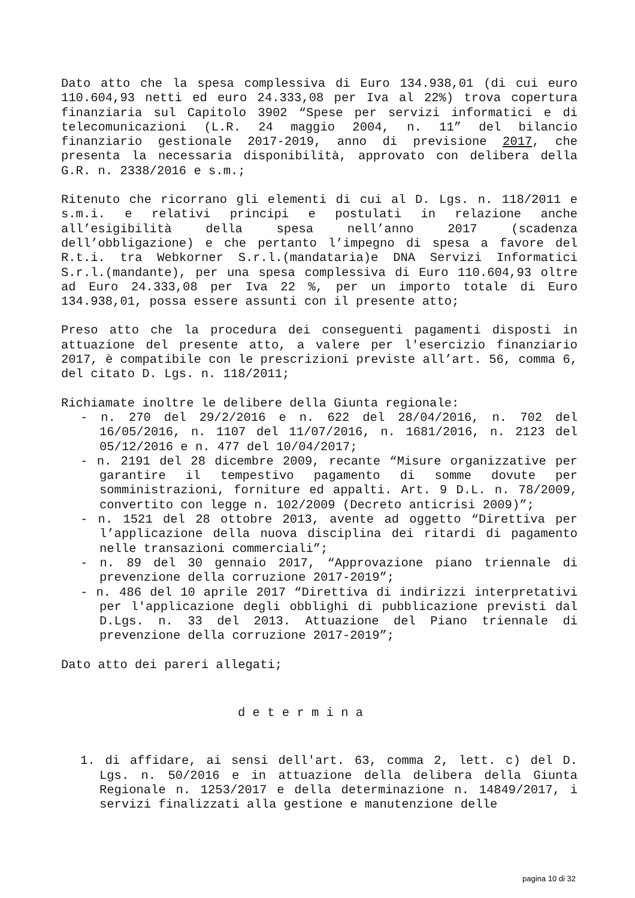Dato atto che la spesa complessiva di Euro 134.938,01 (di cui euro 110.604,93 netti ed euro 24.333,08 per Iva al 22%) trova copertura finanziaria sul Capitolo 3902 “Spese per servizi informatici e di telecomunicazioni (L.R. 24 maggio 2004, n. 11” del bilancio finanziario gestionale 2017-2019, anno di previsione 2017, che presenta la necessaria disponibilità, approvato con delibera della G.R. n. 2338/2016 e s.m.;
Ritenuto che ricorrano gli elementi di cui al D. Lgs. n. 118/2011 e s.m.i. e relativi principi e postulati in relazione anche all’esigibilità della spesa nell’anno 2017 (scadenza dell’obbligazione) e che pertanto l’impegno di spesa a favore del R.t.i. tra Webkorner S.r.l.(mandataria)e DNA Servizi Informatici S.r.l.(mandante), per una spesa complessiva di Euro 110.604,93 oltre ad Euro 24.333,08 per Iva 22 %, per un importo totale di Euro 134.938,01, possa essere assunti con il presente atto;
Preso atto che la procedura dei conseguenti pagamenti disposti in attuazione del presente atto, a valere per l'esercizio finanziario 2017, è compatibile con le prescrizioni previste all’art. 56, comma 6, del citato D. Lgs. n. 118/2011;
Richiamate inoltre le delibere della Giunta regionale:
- n. 270 del 29/2/2016 e n. 622 del 28/04/2016, n. 702 del 16/05/2016, n. 1107 del 11/07/2016, n. 1681/2016, n. 2123 del 05/12/2016 e n. 477 del 10/04/2017;
- n. 2191 del 28 dicembre 2009, recante “Misure organizzative per garantire il tempestivo pagamento di somme dovute per somministrazioni, forniture ed appalti. Art. 9 D.L. n. 78/2009, convertito con legge n. 102/2009 (Decreto anticrisi 2009)”;
- n. 1521 del 28 ottobre 2013, avente ad oggetto “Direttiva per l’applicazione della nuova disciplina dei ritardi di pagamento nelle transazioni commerciali”;
- n. 89 del 30 gennaio 2017, “Approvazione piano triennale di prevenzione della corruzione 2017-2019”;
- n. 486 del 10 aprile 2017 “Direttiva di indirizzi interpretativi per l'applicazione degli obblighi di pubblicazione previsti dal D.Lgs. n. 33 del 2013. Attuazione del Piano triennale di prevenzione della corruzione 2017-2019”;
Dato atto dei pareri allegati;
d e t e r m i n a
1. di affidare, ai sensi dell'art. 63, comma 2, lett. c) del D. Lgs. n. 50/2016 e in attuazione della delibera della Giunta Regionale n. 1253/2017 e della determinazione n. 14849/2017, i servizi finalizzati alla gestione e manutenzione delle
pagina 10 di 32